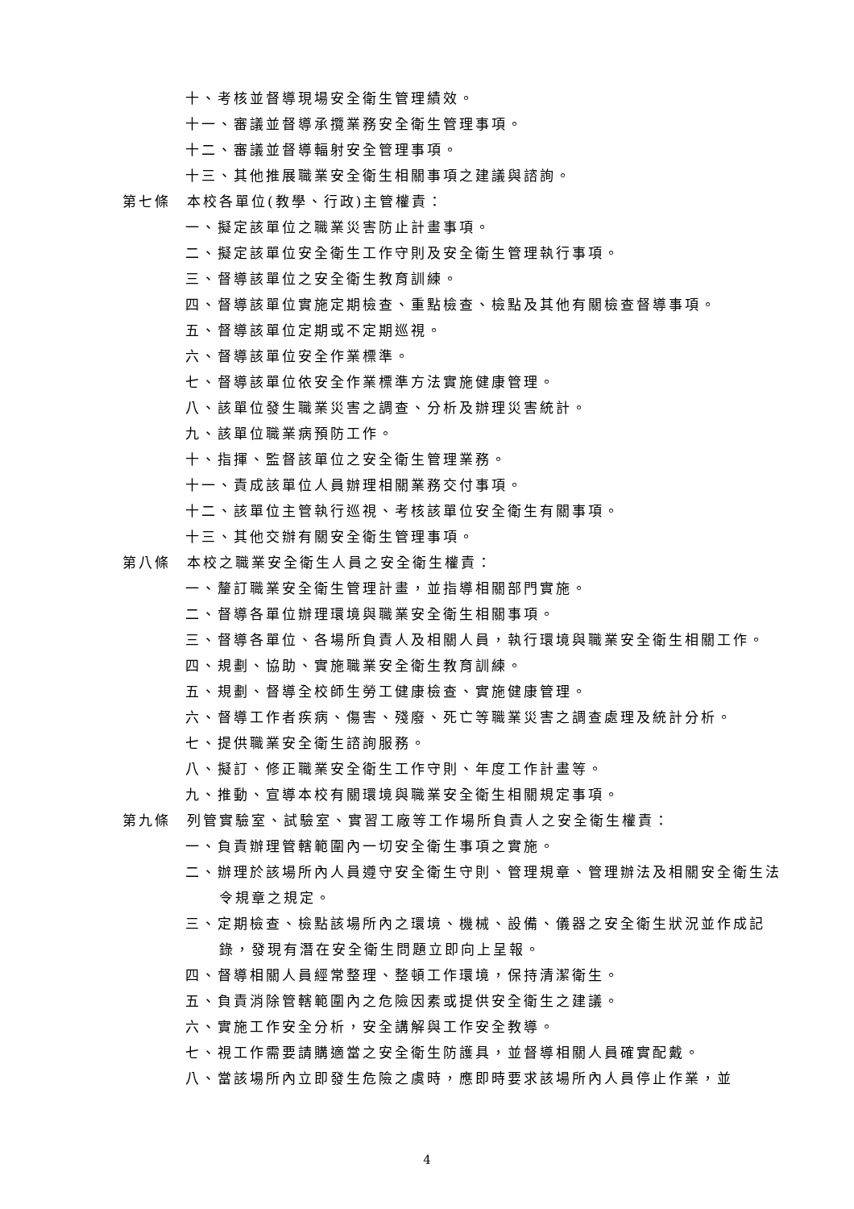十、考核並督導現場安全衛生管理績效。
十一、審議並督導承攬業務安全衛生管理事項。
十二、審議並督導輻射安全管理事項。
十三、其他推展職業安全衛生相關事項之建議與諮詢。
第七條　本校各單位(教學、行政)主管權責：
一、擬定該單位之職業災害防止計畫事項。
二、擬定該單位安全衛生工作守則及安全衛生管理執行事項。
三、督導該單位之安全衛生教育訓練。
四、督導該單位實施定期檢查、重點檢查、檢點及其他有關檢查督導事項。
五、督導該單位定期或不定期巡視。
六、督導該單位安全作業標準。
七、督導該單位依安全作業標準方法實施健康管理。
八、該單位發生職業災害之調查、分析及辦理災害統計。
九、該單位職業病預防工作。
十、指揮、監督該單位之安全衛生管理業務。
十一、責成該單位人員辦理相關業務交付事項。
十二、該單位主管執行巡視、考核該單位安全衛生有關事項。
十三、其他交辦有關安全衛生管理事項。
第八條　本校之職業安全衛生人員之安全衛生權責：
一、釐訂職業安全衛生管理計畫，並指導相關部門實施。
二、督導各單位辦理環境與職業安全衛生相關事項。
三、督導各單位、各場所負責人及相關人員，執行環境與職業安全衛生相關工作。
四、規劃、協助、實施職業安全衛生教育訓練。
五、規劃、督導全校師生勞工健康檢查、實施健康管理。
六、督導工作者疾病、傷害、殘廢、死亡等職業災害之調查處理及統計分析。
七、提供職業安全衛生諮詢服務。
八、擬訂、修正職業安全衛生工作守則、年度工作計畫等。
九、推動、宣導本校有關環境與職業安全衛生相關規定事項。
第九條　列管實驗室、試驗室、實習工廠等工作場所負責人之安全衛生權責：
一、負責辦理管轄範圍內一切安全衛生事項之實施。
二、辦理於該場所內人員遵守安全衛生守則、管理規章、管理辦法及相關安全衛生法令規章之規定。
三、定期檢查、檢點該場所內之環境、機械、設備、儀器之安全衛生狀況並作成記錄，發現有潛在安全衛生問題立即向上呈報。
四、督導相關人員經常整理、整頓工作環境，保持清潔衛生。
五、負責消除管轄範圍內之危險因素或提供安全衛生之建議。
六、實施工作安全分析，安全講解與工作安全教導。
七、視工作需要請購適當之安全衛生防護具，並督導相關人員確實配戴。
八、當該場所內立即發生危險之虞時，應即時要求該場所內人員停止作業，並
4